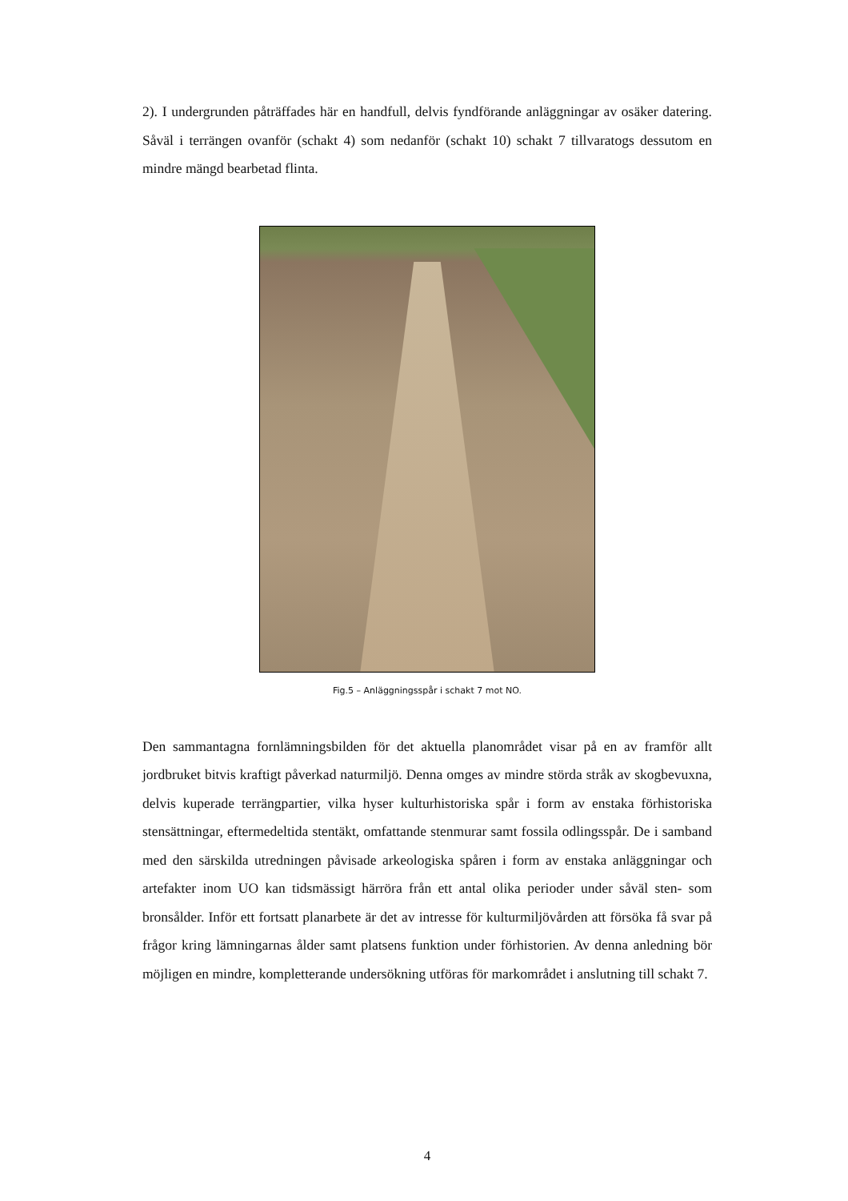2). I undergrunden påträffades här en handfull, delvis fyndförande anläggningar av osäker datering. Såväl i terrängen ovanför (schakt 4) som nedanför (schakt 10) schakt 7 tillvaratogs dessutom en mindre mängd bearbetad flinta.
Fig.5 – Anläggningsspår i schakt 7 mot NO.
Den sammantagna fornlämningsbilden för det aktuella planområdet visar på en av framför allt jordbruket bitvis kraftigt påverkad naturmiljö. Denna omges av mindre störda stråk av skogbevuxna, delvis kuperade terrängpartier, vilka hyser kulturhistoriska spår i form av enstaka förhistoriska stensättningar, eftermedeltida stentäkt, omfattande stenmurar samt fossila odlingsspår. De i samband med den särskilda utredningen påvisade arkeologiska spåren i form av enstaka anläggningar och artefakter inom UO kan tidsmässigt härröra från ett antal olika perioder under såväl sten- som bronsålder. Inför ett fortsatt planarbete är det av intresse för kulturmiljövården att försöka få svar på frågor kring lämningarnas ålder samt platsens funktion under förhistorien. Av denna anledning bör möjligen en mindre, kompletterande undersökning utföras för markområdet i anslutning till schakt 7.
4